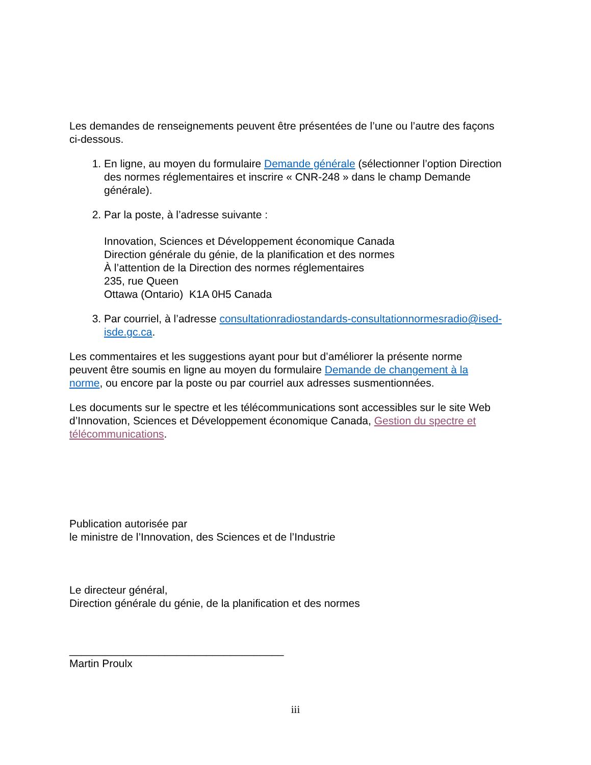Les demandes de renseignements peuvent être présentées de l’une ou l’autre des façons ci-dessous.
1. En ligne, au moyen du formulaire Demande générale (sélectionner l’option Direction des normes réglementaires et inscrire « CNR-248 » dans le champ Demande générale).
2. Par la poste, à l’adresse suivante :
Innovation, Sciences et Développement économique Canada
Direction générale du génie, de la planification et des normes
À l’attention de la Direction des normes réglementaires
235, rue Queen
Ottawa (Ontario) K1A 0H5 Canada
3. Par courriel, à l’adresse consultationradiostandards-consultationnormesradio@ised-isde.gc.ca.
Les commentaires et les suggestions ayant pour but d’améliorer la présente norme peuvent être soumis en ligne au moyen du formulaire Demande de changement à la norme, ou encore par la poste ou par courriel aux adresses susmentionnées.
Les documents sur le spectre et les télécommunications sont accessibles sur le site Web d’Innovation, Sciences et Développement économique Canada, Gestion du spectre et télécommunications.
Publication autorisée par
le ministre de l’Innovation, des Sciences et de l’Industrie
Le directeur général,
Direction générale du génie, de la planification et des normes
____________________________________
Martin Proulx
iii